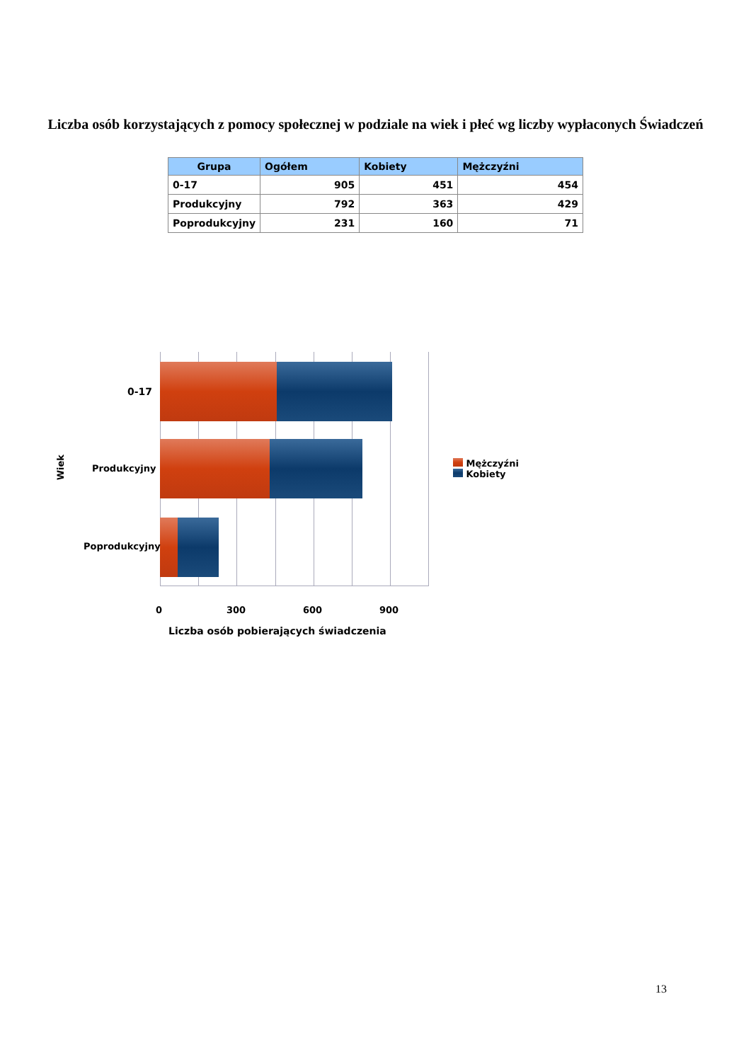Liczba osób korzystających z pomocy społecznej w podziale na wiek i płeć wg liczby wypłaconych Świadczeń
| Grupa | Ogółem | Kobiety | Mężczyźni |
| --- | --- | --- | --- |
| 0-17 | 905 | 451 | 454 |
| Produkcyjny | 792 | 363 | 429 |
| Poprodukcyjny | 231 | 160 | 71 |
0-17
Produkcyjny
Poprodukcyjny
Wiek
Mężczyźni
Kobiety
0 300 600 900
Liczba osób pobierających świadczenia
13